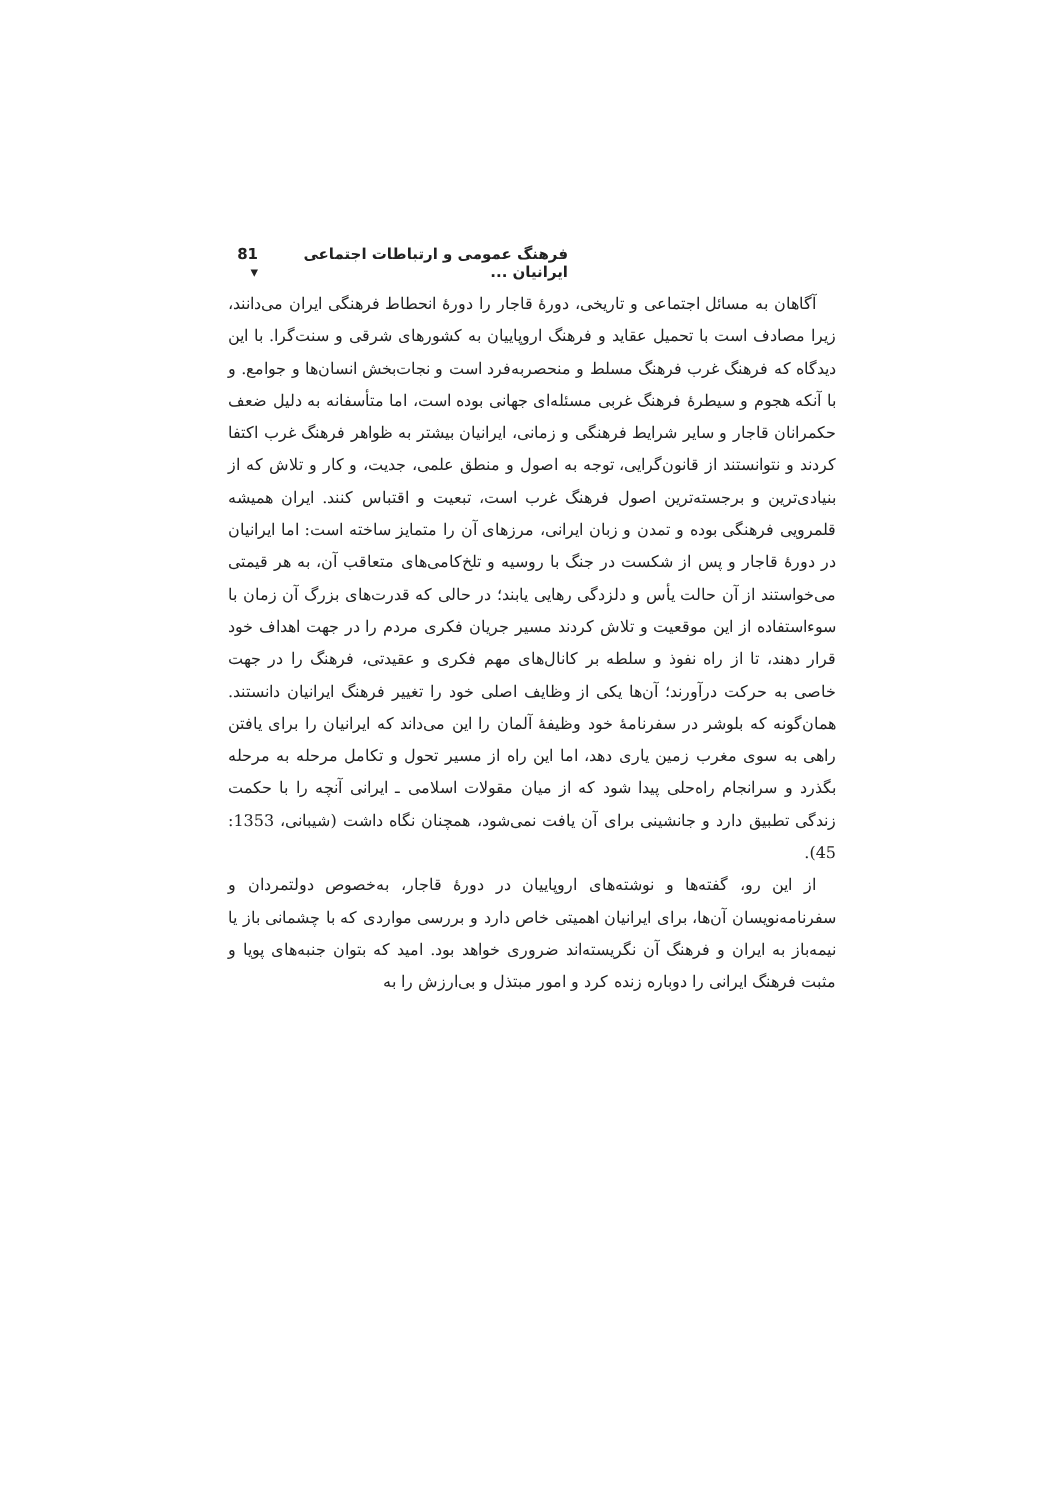فرهنگ عمومی و ارتباطات اجتماعی ایرانیان ... 81 ▾
آگاهان به مسائل اجتماعی و تاریخی، دورهٔ قاجار را دورهٔ انحطاط فرهنگی ایران می‌دانند، زیرا مصادف است با تحمیل عقاید و فرهنگ اروپاییان به کشورهای شرقی و سنت‌گرا. با این دیدگاه که فرهنگ غرب فرهنگ مسلط و منحصربه‌فرد است و نجات‌بخش انسان‌ها و جوامع. و با آنکه هجوم و سیطرهٔ فرهنگ غربی مسئله‌ای جهانی بوده است، اما متأسفانه به دلیل ضعف حکمرانان قاجار و سایر شرایط فرهنگی و زمانی، ایرانیان بیشتر به ظواهر فرهنگ غرب اکتفا کردند و نتوانستند از قانون‌گرایی، توجه به اصول و منطق علمی، جدیت، و کار و تلاش که از بنیادی‌ترین و برجسته‌ترین اصول فرهنگ غرب است، تبعیت و اقتباس کنند. ایران همیشه قلمرویی فرهنگی بوده و تمدن و زبان ایرانی، مرزهای آن را متمایز ساخته است: اما ایرانیان در دورهٔ قاجار و پس از شکست در جنگ با روسیه و تلخ‌کامی‌های متعاقب آن، به هر قیمتی می‌خواستند از آن حالت یأس و دلزدگی رهایی یابند؛ در حالی که قدرت‌های بزرگ آن زمان با سوءاستفاده از این موقعیت و تلاش کردند مسیر جریان فکری مردم را در جهت اهداف خود قرار دهند، تا از راه نفوذ و سلطه بر کانال‌های مهم فکری و عقیدتی، فرهنگ را در جهت خاصی به حرکت درآورند؛ آن‌ها یکی از وظایف اصلی خود را تغییر فرهنگ ایرانیان دانستند. همان‌گونه که بلوشر در سفرنامهٔ خود وظیفهٔ آلمان را این می‌داند که ایرانیان را برای یافتن راهی به سوی مغرب زمین یاری دهد، اما این راه از مسیر تحول و تکامل مرحله به مرحله بگذرد و سرانجام راه‌حلی پیدا شود که از میان مقولات اسلامی ـ ایرانی آنچه را با حکمت زندگی تطبیق دارد و جانشینی برای آن یافت نمی‌شود، همچنان نگاه داشت (شیبانی، 1353: 45).
از این رو، گفته‌ها و نوشته‌های اروپاییان در دورهٔ قاجار، به‌خصوص دولتمردان و سفرنامه‌نویسان آن‌ها، برای ایرانیان اهمیتی خاص دارد و بررسی مواردی که با چشمانی باز یا نیمه‌باز به ایران و فرهنگ آن نگریسته‌اند ضروری خواهد بود. امید که بتوان جنبه‌های پویا و مثبت فرهنگ ایرانی را دوباره زنده کرد و امور مبتذل و بی‌ارزش را به